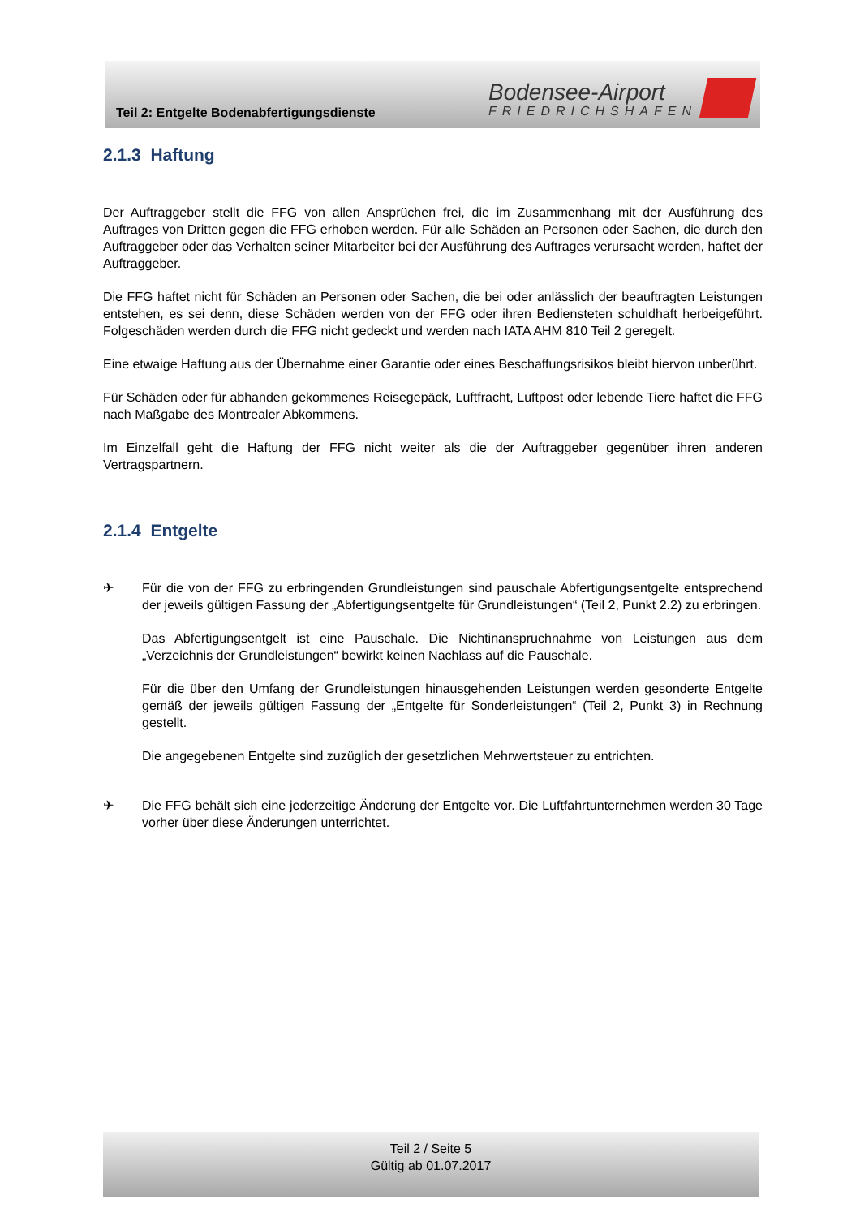Teil 2: Entgelte Bodenabfertigungsdienste
Bodensee-Airport
FRIEDRICHSHAFEN
2.1.3 Haftung
Der Auftraggeber stellt die FFG von allen Ansprüchen frei, die im Zusammenhang mit der Ausführung des Auftrages von Dritten gegen die FFG erhoben werden. Für alle Schäden an Personen oder Sachen, die durch den Auftraggeber oder das Verhalten seiner Mitarbeiter bei der Ausführung des Auftrages verursacht werden, haftet der Auftraggeber.
Die FFG haftet nicht für Schäden an Personen oder Sachen, die bei oder anlässlich der beauftragten Leistungen entstehen, es sei denn, diese Schäden werden von der FFG oder ihren Bediensteten schuldhaft herbeigeführt. Folgeschäden werden durch die FFG nicht gedeckt und werden nach IATA AHM 810 Teil 2 geregelt.
Eine etwaige Haftung aus der Übernahme einer Garantie oder eines Beschaffungsrisikos bleibt hiervon unberührt.
Für Schäden oder für abhanden gekommenes Reisegepäck, Luftfracht, Luftpost oder lebende Tiere haftet die FFG nach Maßgabe des Montrealer Abkommens.
Im Einzelfall geht die Haftung der FFG nicht weiter als die der Auftraggeber gegenüber ihren anderen Vertragspartnern.
2.1.4 Entgelte
✈ Für die von der FFG zu erbringenden Grundleistungen sind pauschale Abfertigungsentgelte entsprechend der jeweils gültigen Fassung der „Abfertigungsentgelte für Grundleistungen“ (Teil 2, Punkt 2.2) zu erbringen.
Das Abfertigungsentgelt ist eine Pauschale. Die Nichtinanspruchnahme von Leistungen aus dem „Verzeichnis der Grundleistungen“ bewirkt keinen Nachlass auf die Pauschale.
Für die über den Umfang der Grundleistungen hinausgehenden Leistungen werden gesonderte Entgelte gemäß der jeweils gültigen Fassung der „Entgelte für Sonderleistungen“ (Teil 2, Punkt 3) in Rechnung gestellt.
Die angegebenen Entgelte sind zuzüglich der gesetzlichen Mehrwertsteuer zu entrichten.
✈ Die FFG behält sich eine jederzeitige Änderung der Entgelte vor. Die Luftfahrtunternehmen werden 30 Tage vorher über diese Änderungen unterrichtet.
Teil 2 / Seite 5
Gültig ab 01.07.2017